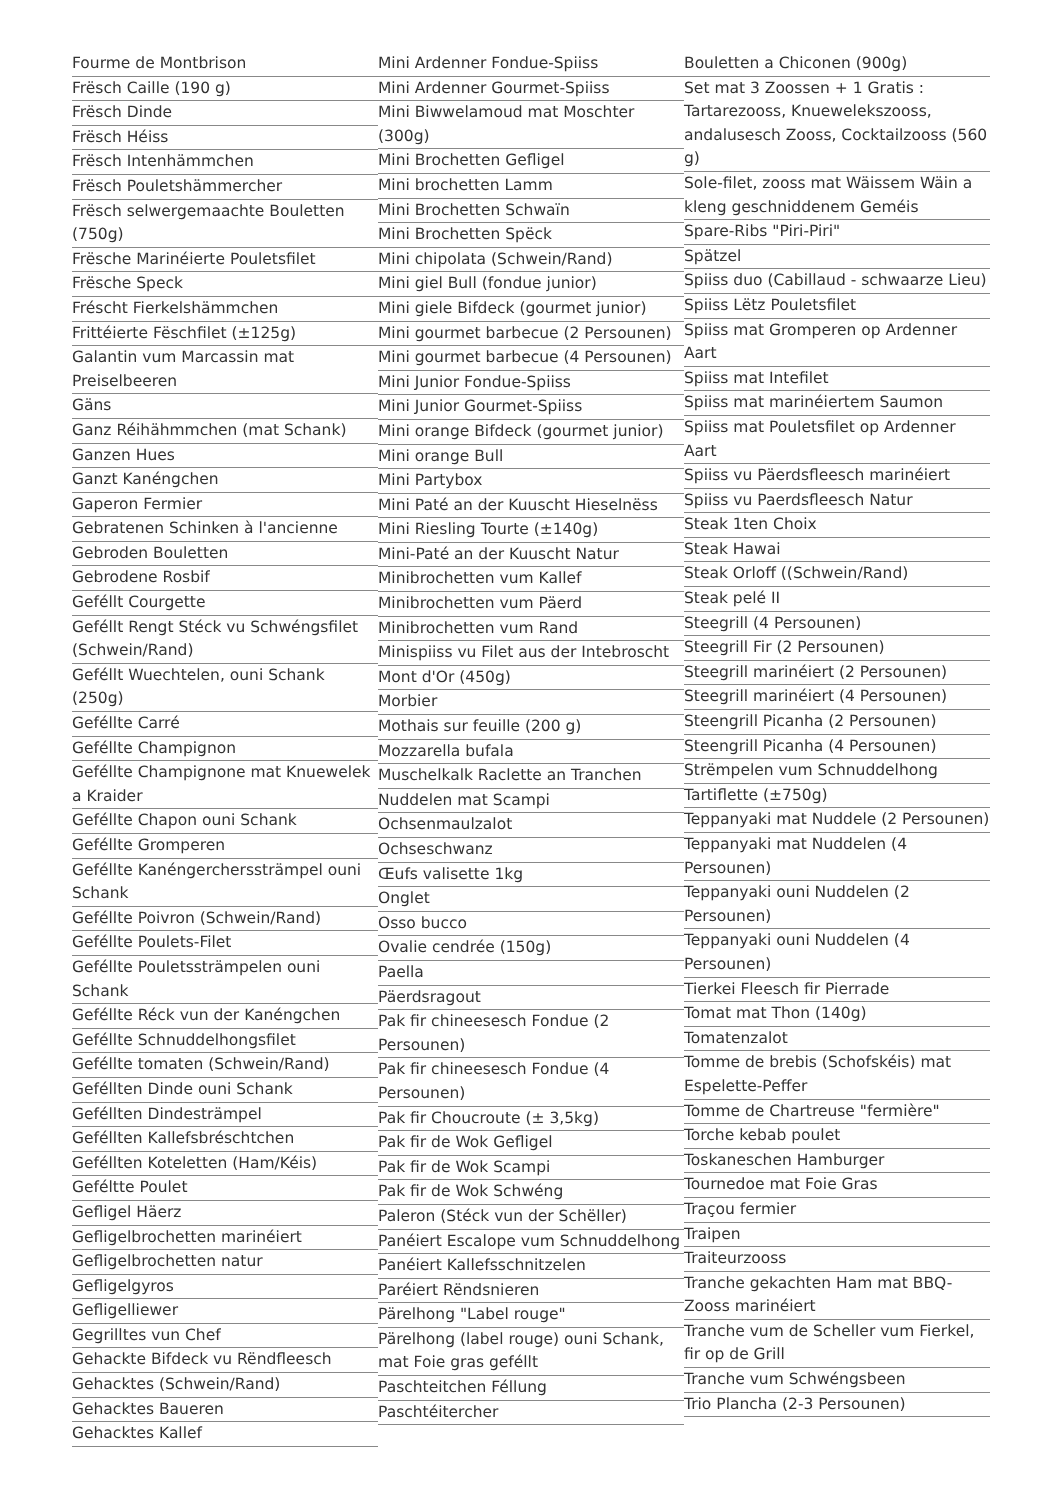Fourme de Montbrison
Frësch Caille (190 g)
Frësch Dinde
Frësch Héiss
Frësch Intenhämmchen
Frësch Pouletshämmercher
Frësch selwergemaachte Bouletten (750g)
Frësche Marinéierte Pouletsfilet
Frësche Speck
Fréscht Fierkelshämmchen
Frittéierte Fëschfilet (±125g)
Galantin vum Marcassin mat Preiselbeeren
Gäns
Ganz Réihähmmchen (mat Schank)
Ganzen Hues
Ganzt Kanéngchen
Gaperon Fermier
Gebratenen Schinken à l'ancienne
Gebroden Bouletten
Gebrodene Rosbif
Geféllt Courgette
Geféllt Rengt Stéck vu Schwéngsfilet (Schwein/Rand)
Geféllt Wuechtelen, ouni Schank (250g)
Geféllte Carré
Geféllte Champignon
Geféllte Champignone mat Knuewelek a Kraider
Geféllte Chapon ouni Schank
Geféllte Gromperen
Geféllte Kanéngercherssträmpel ouni Schank
Geféllte Poivron (Schwein/Rand)
Geféllte Poulets-Filet
Geféllte Pouletssträmpelen ouni Schank
Geféllte Réck vun der Kanéngchen
Geféllte Schnuddelhongsfilet
Geféllte tomaten (Schwein/Rand)
Geféllten Dinde ouni Schank
Geféllten Dindesträmpel
Geféllten Kallefsbréschtchen
Geféllten Koteletten (Ham/Kéis)
Geféltte Poulet
Gefligel Häerz
Gefligelbrochetten marinéiert
Gefligelbrochetten natur
Gefligelgyros
Gefligelliewer
Gegrilltes vun Chef
Gehackte Bifdeck vu Rëndfleesch
Gehacktes (Schwein/Rand)
Gehacktes Baueren
Gehacktes Kallef
Mini Ardenner Fondue-Spiiss
Mini Ardenner Gourmet-Spiiss
Mini Biwwelamoud mat Moschter (300g)
Mini Brochetten Gefligel
Mini brochetten Lamm
Mini Brochetten Schwaïn
Mini Brochetten Spëck
Mini chipolata (Schwein/Rand)
Mini giel Bull (fondue junior)
Mini giele Bifdeck (gourmet junior)
Mini gourmet barbecue (2 Persounen)
Mini gourmet barbecue (4 Persounen)
Mini Junior Fondue-Spiiss
Mini Junior Gourmet-Spiiss
Mini orange Bifdeck (gourmet junior)
Mini orange Bull
Mini Partybox
Mini Paté an der Kuuscht Hieselnëss
Mini Riesling Tourte (±140g)
Mini-Paté an der Kuuscht Natur
Minibrochetten vum Kallef
Minibrochetten vum Päerd
Minibrochetten vum Rand
Minispiiss vu Filet aus der Intebroscht
Mont d'Or (450g)
Morbier
Mothais sur feuille (200 g)
Mozzarella bufala
Muschelkalk Raclette an Tranchen
Nuddelen mat Scampi
Ochsenmaulzalot
Ochseschwanz
Œufs valisette 1kg
Onglet
Osso bucco
Ovalie cendrée (150g)
Paella
Päerdsragout
Pak fir chineesesch Fondue (2 Persounen)
Pak fir chineesesch Fondue (4 Persounen)
Pak fir Choucroute (± 3,5kg)
Pak fir de Wok Gefligel
Pak fir de Wok Scampi
Pak fir de Wok Schwéng
Paleron (Stéck vun der Schëller)
Panéiert Escalope vum Schnuddelhong
Panéiert Kallefsschnitzelen
Paréiert Rëndsnieren
Pärelhong "Label rouge"
Pärelhong (label rouge) ouni Schank, mat Foie gras geféllt
Paschteitchen Féllung
Paschtéitercher
Bouletten a Chiconen (900g)
Set mat 3 Zoossen + 1 Gratis : Tartarezooss, Knuewelekszooss, andalusesch Zooss, Cocktailzooss (560 g)
Sole-filet, zooss mat Wäissem Wäin a kleng geschniddenem Geméis
Spare-Ribs "Piri-Piri"
Spätzel
Spiiss duo (Cabillaud - schwaarze Lieu)
Spiiss Lëtz Pouletsfilet
Spiiss mat Gromperen op Ardenner Aart
Spiiss mat Intefilet
Spiiss mat marinéiertem Saumon
Spiiss mat Pouletsfilet op Ardenner Aart
Spiiss vu Päerdsfleesch marinéiert
Spiiss vu Paerdsfleesch Natur
Steak 1ten Choix
Steak Hawai
Steak Orloff ((Schwein/Rand)
Steak pelé II
Steegrill (4 Persounen)
Steegrill Fir (2 Persounen)
Steegrill marinéiert (2 Persounen)
Steegrill marinéiert (4 Persounen)
Steengrill Picanha (2 Persounen)
Steengrill Picanha (4 Persounen)
Strëmpelen vum Schnuddelhong
Tartiflette (±750g)
Teppanyaki mat Nuddele (2 Persounen)
Teppanyaki mat Nuddelen (4 Persounen)
Teppanyaki ouni Nuddelen (2 Persounen)
Teppanyaki ouni Nuddelen (4 Persounen)
Tierkei Fleesch fir Pierrade
Tomat mat Thon (140g)
Tomatenzalot
Tomme de brebis (Schofskéis) mat Espelette-Peffer
Tomme de Chartreuse "fermière"
Torche kebab poulet
Toskaneschen Hamburger
Tournedoe mat Foie Gras
Traçou fermier
Traipen
Traiteurzooss
Tranche gekachten Ham mat BBQ-Zooss marinéiert
Tranche vum de Scheller vum Fierkel, fir op de Grill
Tranche vum Schwéngsbeen
Trio Plancha (2-3 Persounen)